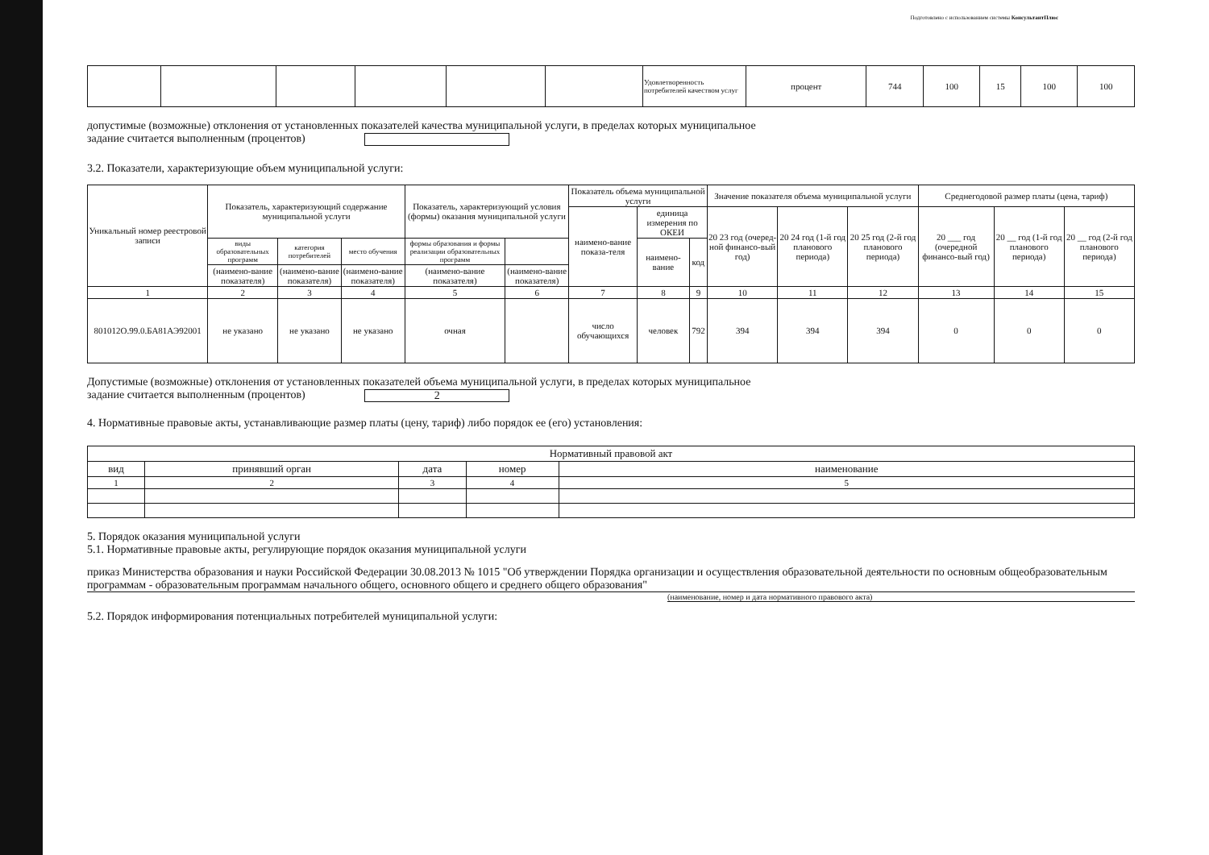Подготовлено с использованием системы КонсультантПлюс
| | | | | | | Удовлетворенность потребителей качеством услуг | процент | 744 | 100 | 15 | 100 | 100 |
допустимые (возможные) отклонения от установленных показателей качества муниципальной услуги, в пределах которых муниципальное
задание считается выполненным (процентов)
3.2. Показатели, характеризующие объем муниципальной услуги:
| Уникальный номер реестровой записи | Показатель, характеризующий содержание муниципальной услуги | | | Показатель, характеризующий условия (формы) оказания муниципальной услуги | | Показатель объема муниципальной услуги | | | Значение показателя объема муниципальной услуги | | | Среднегодовой размер платы (цена, тариф) | | |
| --- | --- | --- | --- | --- | --- | --- | --- | --- | --- | --- | --- | --- | --- | --- |
| | | | | | | наимено-вание показа-теля | единица измерения по ОКЕИ | | 20 23 год (очеред-ной финансо-вый год) | 20 24 год (1-й год планового периода) | 20 25 год (2-й год планового периода) | 20 ___ год (очередной финансо-вый год) | 20 __ год (1-й год планового периода) | 20 __ год (2-й год планового периода) |
| | виды образовательных программ | категория потребителей | место обучения | формы образования и формы реализации образовательных программ | | | наимено-вание | код | | | | | | |
| | (наимено-вание показателя) | (наимено-вание показателя) | (наимено-вание показателя) | (наимено-вание показателя) | (наимено-вание показателя) | | | | | | | | | |
| 1 | 2 | 3 | 4 | 5 | 6 | 7 | 8 | 9 | 10 | 11 | 12 | 13 | 14 | 15 |
| 801012О.99.0.БА81АЭ92001 | не указано | не указано | не указано | очная | | число обучающихся | человек | 792 | 394 | 394 | 394 | 0 | 0 | 0 |
Допустимые (возможные) отклонения от установленных показателей объема муниципальной услуги, в пределах которых муниципальное
задание считается выполненным (процентов) 2
4. Нормативные правовые акты, устанавливающие размер платы (цену, тариф) либо порядок ее (его) установления:
| Нормативный правовой акт | | | | |
| --- | --- | --- | --- | --- |
| вид | принявший орган | дата | номер | наименование |
| 1 | 2 | 3 | 4 | 5 |
5. Порядок оказания муниципальной услуги
5.1. Нормативные правовые акты, регулирующие порядок оказания муниципальной услуги
приказ Министерства образования и науки Российской Федерации 30.08.2013 № 1015 "Об утверждении Порядка организации и осуществления образовательной деятельности по основным общеобразовательным программам - образовательным программам начального общего, основного общего и среднего общего образования"
(наименование, номер и дата нормативного правового акта)
5.2. Порядок информирования потенциальных потребителей муниципальной услуги: